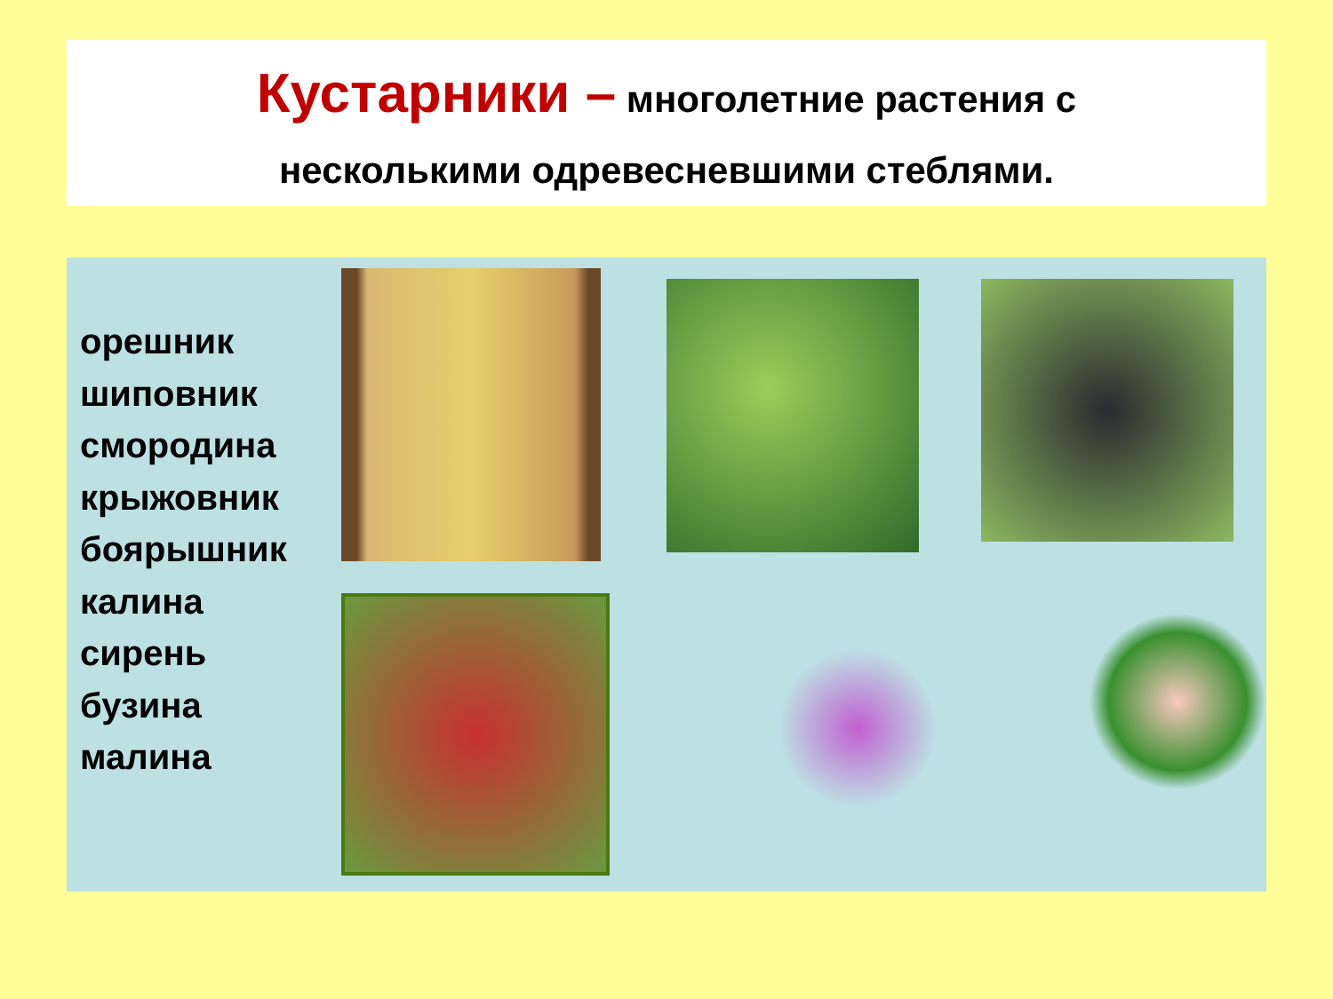Кустарники – многолетние растения с
несколькими одревесневшими стеблями.
орешник
шиповник
смородина
крыжовник
боярышник
калина
сирень
бузина
малина